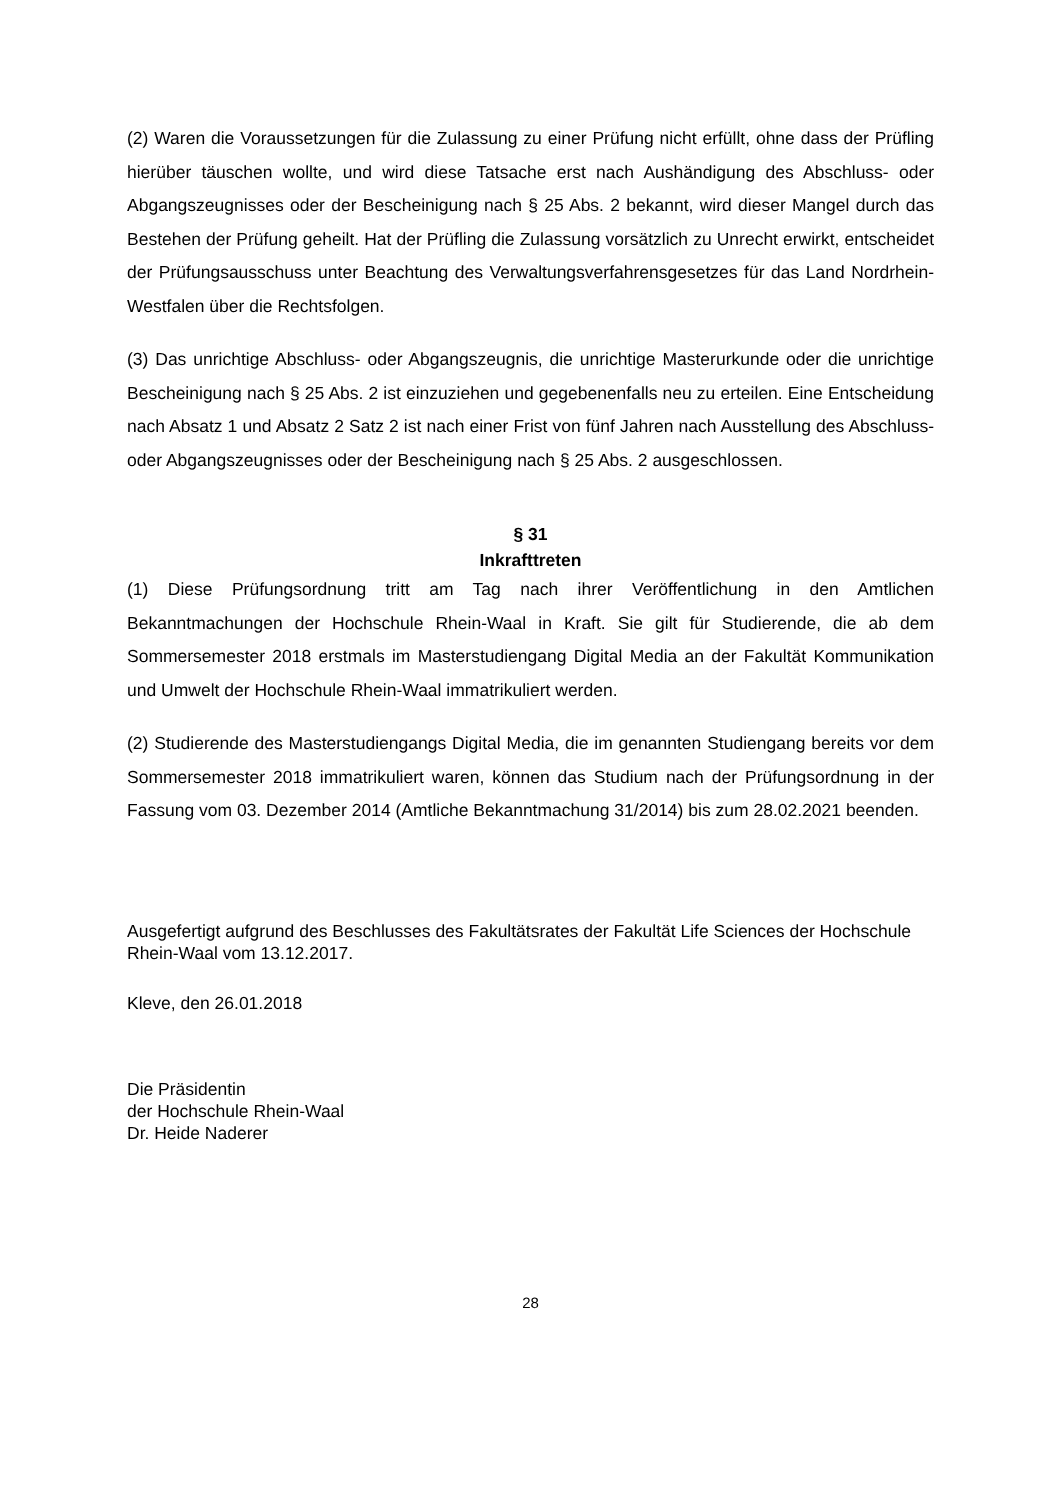(2) Waren die Voraussetzungen für die Zulassung zu einer Prüfung nicht erfüllt, ohne dass der Prüfling hierüber täuschen wollte, und wird diese Tatsache erst nach Aushändigung des Abschluss- oder Abgangszeugnisses oder der Bescheinigung nach § 25 Abs. 2 bekannt, wird dieser Mangel durch das Bestehen der Prüfung geheilt. Hat der Prüfling die Zulassung vorsätzlich zu Unrecht erwirkt, entscheidet der Prüfungsausschuss unter Beachtung des Verwaltungsverfahrensgesetzes für das Land Nordrhein-Westfalen über die Rechtsfolgen.
(3) Das unrichtige Abschluss- oder Abgangszeugnis, die unrichtige Masterurkunde oder die unrichtige Bescheinigung nach § 25 Abs. 2 ist einzuziehen und gegebenenfalls neu zu erteilen. Eine Entscheidung nach Absatz 1 und Absatz 2 Satz 2 ist nach einer Frist von fünf Jahren nach Ausstellung des Abschluss- oder Abgangszeugnisses oder der Bescheinigung nach § 25 Abs. 2 ausgeschlossen.
§ 31
Inkrafttreten
(1) Diese Prüfungsordnung tritt am Tag nach ihrer Veröffentlichung in den Amtlichen Bekanntmachungen der Hochschule Rhein-Waal in Kraft. Sie gilt für Studierende, die ab dem Sommersemester 2018 erstmals im Masterstudiengang Digital Media an der Fakultät Kommunikation und Umwelt der Hochschule Rhein-Waal immatrikuliert werden.
(2) Studierende des Masterstudiengangs Digital Media, die im genannten Studiengang bereits vor dem Sommersemester 2018 immatrikuliert waren, können das Studium nach der Prüfungsordnung in der Fassung vom 03. Dezember 2014 (Amtliche Bekanntmachung 31/2014) bis zum 28.02.2021 beenden.
Ausgefertigt aufgrund des Beschlusses des Fakultätsrates der Fakultät Life Sciences der Hochschule Rhein-Waal vom 13.12.2017.
Kleve, den 26.01.2018
Die Präsidentin
der Hochschule Rhein-Waal
Dr. Heide Naderer
28